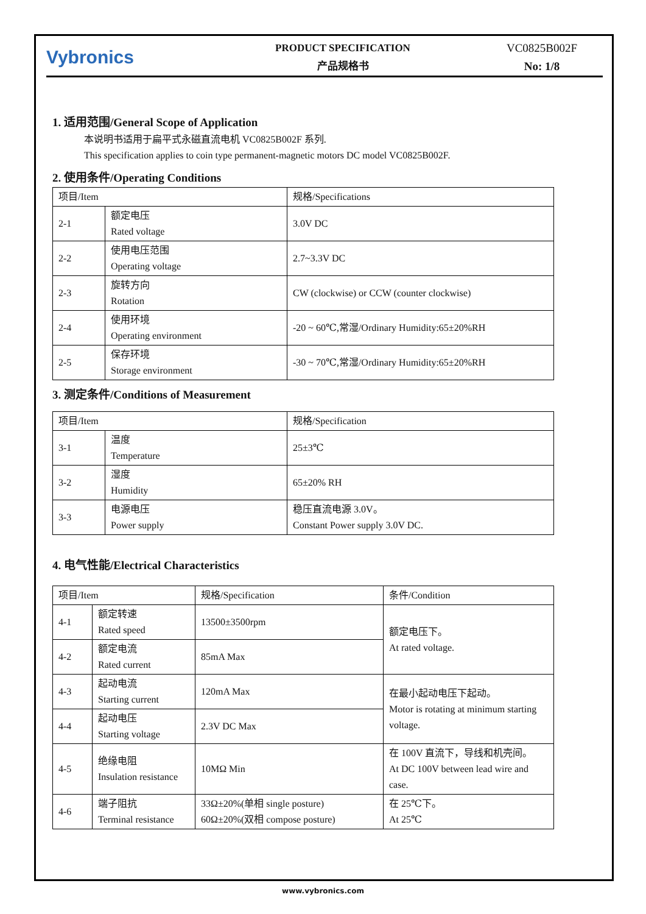Vybronics
PRODUCT SPECIFICATION
产品规格书
VC0825B002F
No: 1/8
1. 适用范围/General Scope of Application
本说明书适用于扁平式永磁直流电机 VC0825B002F 系列.
This specification applies to coin type permanent-magnetic motors DC model VC0825B002F.
2. 使用条件/Operating Conditions
| 项目/Item | | 规格/Specifications |
| 2-1 | 额定电压 Rated voltage | 3.0V DC |
| 2-2 | 使用电压范围 Operating voltage | 2.7~3.3V DC |
| 2-3 | 旋转方向 Rotation | CW (clockwise) or CCW (counter clockwise) |
| 2-4 | 使用环境 Operating environment | -20 ~ 60℃,常湿/Ordinary Humidity:65±20%RH |
| 2-5 | 保存环境 Storage environment | -30 ~ 70℃,常湿/Ordinary Humidity:65±20%RH |
3. 测定条件/Conditions of Measurement
| 项目/Item | | 规格/Specification |
| 3-1 | 温度 Temperature | 25±3℃ |
| 3-2 | 湿度 Humidity | 65±20% RH |
| 3-3 | 电源电压 Power supply | 稳压直流电源 3.0V。 Constant Power supply 3.0V DC. |
4. 电气性能/Electrical Characteristics
| 项目/Item | | 规格/Specification | 条件/Condition |
| 4-1 | 额定转速 Rated speed | 13500±3500rpm | 额定电压下。 At rated voltage. |
| 4-2 | 额定电流 Rated current | 85mA Max | |
| 4-3 | 起动电流 Starting current | 120mA Max | 在最小起动电压下起动。 Motor is rotating at minimum starting voltage. |
| 4-4 | 起动电压 Starting voltage | 2.3V DC Max | |
| 4-5 | 绝缘电阻 Insulation resistance | 10MΩ Min | 在 100V 直流下，导线和机壳间。 At DC 100V between lead wire and case. |
| 4-6 | 端子阻抗 Terminal resistance | 33Ω±20%(单相 single posture) 60Ω±20%(双相 compose posture) | 在 25℃下。 At 25℃ |
www.vybronics.com